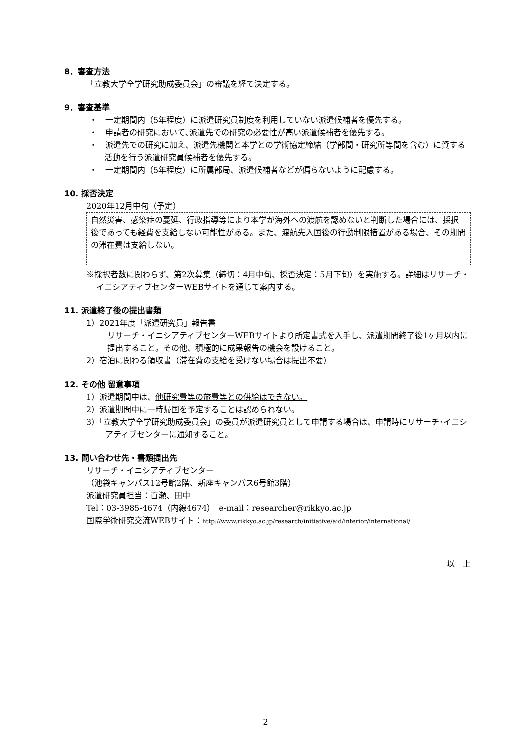8．審査方法
「立教大学全学研究助成委員会」の審議を経て決定する。
9．審査基準
・　一定期間内（5年程度）に派遣研究員制度を利用していない派遣候補者を優先する。
・　申請者の研究において､派遣先での研究の必要性が高い派遣候補者を優先する。
・　派遣先での研究に加え、派遣先機関と本学との学術協定締結（学部間・研究所等間を含む）に資する活動を行う派遣研究員候補者を優先する。
・　一定期間内（5年程度）に所属部局、派遣候補者などが偏らないように配慮する。
10. 採否決定
2020年12月中旬（予定）
自然災害、感染症の蔓延、行政指導等により本学が海外への渡航を認めないと判断した場合には、採択後であっても経費を支給しない可能性がある。また、渡航先入国後の行動制限措置がある場合、その期間の滞在費は支給しない。
※採択者数に関わらず、第2次募集（締切：4月中旬、採否決定：5月下旬）を実施する。詳細はリサーチ・イニシアティブセンターWEBサイトを通じて案内する。
11. 派遣終了後の提出書類
1）2021年度「派遣研究員」報告書
リサーチ・イニシアティブセンターWEBサイトより所定書式を入手し、派遣期間終了後1ヶ月以内に提出すること。その他、積極的に成果報告の機会を設けること。
2）宿泊に関わる領収書（滞在費の支給を受けない場合は提出不要）
12. その他 留意事項
1）派遣期間中は、他研究費等の旅費等との併給はできない。
2）派遣期間中に一時帰国を予定することは認められない。
3）「立教大学全学研究助成委員会」の委員が派遣研究員として申請する場合は、申請時にリサーチ･イニシアティブセンターに通知すること。
13. 問い合わせ先・書類提出先
リサーチ・イニシアティブセンター
（池袋キャンパス12号館2階、新座キャンパス6号館3階）
派遣研究員担当：百瀬、田中
Tel：03-3985-4674（内線4674）　e-mail：researcher@rikkyo.ac.jp
国際学術研究交流WEBサイト：http://www.rikkyo.ac.jp/research/initiative/aid/interior/international/
以　上
2